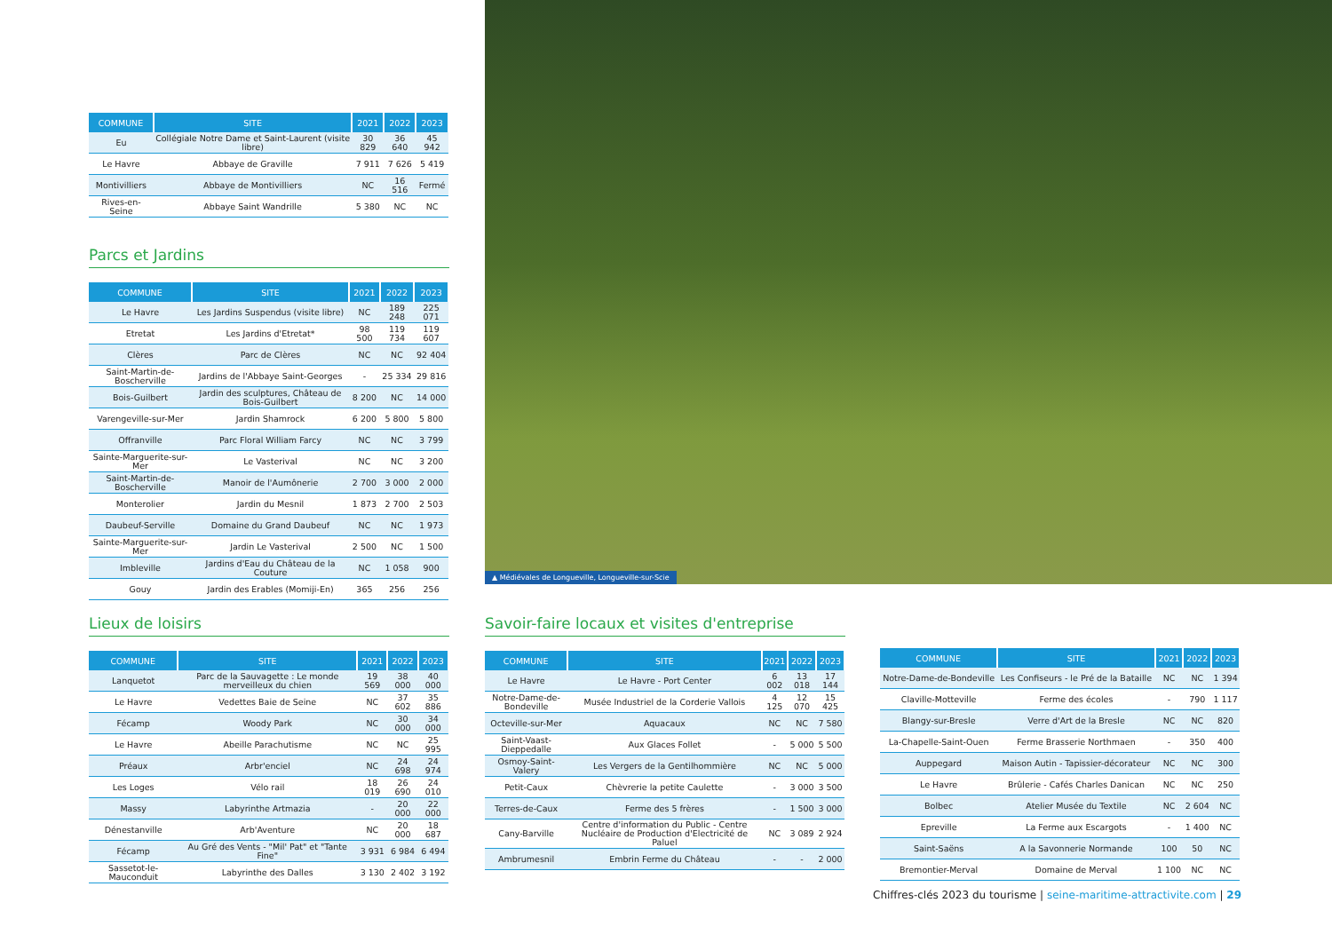| COMMUNE | SITE | 2021 | 2022 | 2023 |
| --- | --- | --- | --- | --- |
| Eu | Collégiale Notre Dame et Saint-Laurent (visite libre) | 30 829 | 36 640 | 45 942 |
| Le Havre | Abbaye de Graville | 7 911 | 7 626 | 5 419 |
| Montivilliers | Abbaye de Montivilliers | NC | 16 516 | Fermé |
| Rives-en-Seine | Abbaye Saint Wandrille | 5 380 | NC | NC |
Parcs et Jardins
| COMMUNE | SITE | 2021 | 2022 | 2023 |
| --- | --- | --- | --- | --- |
| Le Havre | Les Jardins Suspendus (visite libre) | NC | 189 248 | 225 071 |
| Etretat | Les Jardins d'Etretat* | 98 500 | 119 734 | 119 607 |
| Clères | Parc de Clères | NC | NC | 92 404 |
| Saint-Martin-de-Boscherville | Jardins de l'Abbaye Saint-Georges | - | 25 334 | 29 816 |
| Bois-Guilbert | Jardin des sculptures, Château de Bois-Guilbert | 8 200 | NC | 14 000 |
| Varengeville-sur-Mer | Jardin Shamrock | 6 200 | 5 800 | 5 800 |
| Offranville | Parc Floral William Farcy | NC | NC | 3 799 |
| Sainte-Marguerite-sur-Mer | Le Vasterival | NC | NC | 3 200 |
| Saint-Martin-de-Boscherville | Manoir de l'Aumônerie | 2 700 | 3 000 | 2 000 |
| Monterolier | Jardin du Mesnil | 1 873 | 2 700 | 2 503 |
| Daubeuf-Serville | Domaine du Grand Daubeuf | NC | NC | 1 973 |
| Sainte-Marguerite-sur-Mer | Jardin Le Vasterival | 2 500 | NC | 1 500 |
| Imbleville | Jardins d'Eau du Château de la Couture | NC | 1 058 | 900 |
| Gouy | Jardin des Erables (Momiji-En) | 365 | 256 | 256 |
▲ Médiévales de Longueville, Longueville-sur-Scie
Lieux de loisirs
| COMMUNE | SITE | 2021 | 2022 | 2023 |
| --- | --- | --- | --- | --- |
| Lanquetot | Parc de la Sauvagette : Le monde merveilleux du chien | 19 569 | 38 000 | 40 000 |
| Le Havre | Vedettes Baie de Seine | NC | 37 602 | 35 886 |
| Fécamp | Woody Park | NC | 30 000 | 34 000 |
| Le Havre | Abeille Parachutisme | NC | NC | 25 995 |
| Préaux | Arbr'enciel | NC | 24 698 | 24 974 |
| Les Loges | Vélo rail | 18 019 | 26 690 | 24 010 |
| Massy | Labyrinthe Artmazia | - | 20 000 | 22 000 |
| Dénestanville | Arb'Aventure | NC | 20 000 | 18 687 |
| Fécamp | Au Gré des Vents - "Mil' Pat" et "Tante Fine" | 3 931 | 6 984 | 6 494 |
| Sassetot-le-Mauconduit | Labyrinthe des Dalles | 3 130 | 2 402 | 3 192 |
Savoir-faire locaux et visites d'entreprise
| COMMUNE | SITE | 2021 | 2022 | 2023 |
| --- | --- | --- | --- | --- |
| Le Havre | Le Havre - Port Center | 6 002 | 13 018 | 17 144 |
| Notre-Dame-de-Bondeville | Musée Industriel de la Corderie Vallois | 4 125 | 12 070 | 15 425 |
| Octeville-sur-Mer | Aquacaux | NC | NC | 7 580 |
| Saint-Vaast-Dieppedalle | Aux Glaces Follet | - | 5 000 | 5 500 |
| Osmoy-Saint-Valery | Les Vergers de la Gentilhommière | NC | NC | 5 000 |
| Petit-Caux | Chèvrerie la petite Caulette | - | 3 000 | 3 500 |
| Terres-de-Caux | Ferme des 5 frères | - | 1 500 | 3 000 |
| Cany-Barville | Centre d'information du Public - Centre Nucléaire de Production d'Electricité de Paluel | NC | 3 089 | 2 924 |
| Ambrumesnil | Embrin Ferme du Château | - | - | 2 000 |
| COMMUNE | SITE | 2021 | 2022 | 2023 |
| --- | --- | --- | --- | --- |
| Notre-Dame-de-Bondeville | Les Confiseurs - le Pré de la Bataille | NC | NC | 1 394 |
| Claville-Motteville | Ferme des écoles | - | 790 | 1 117 |
| Blangy-sur-Bresle | Verre d'Art de la Bresle | NC | NC | 820 |
| La-Chapelle-Saint-Ouen | Ferme Brasserie Northmaen | - | 350 | 400 |
| Auppegard | Maison Autin - Tapissier-décorateur | NC | NC | 300 |
| Le Havre | Brûlerie - Cafés Charles Danican | NC | NC | 250 |
| Bolbec | Atelier Musée du Textile | NC | 2 604 | NC |
| Epreville | La Ferme aux Escargots | - | 1 400 | NC |
| Saint-Saëns | A la Savonnerie Normande | 100 | 50 | NC |
| Bremontier-Merval | Domaine de Merval | 1 100 | NC | NC |
Chiffres-clés 2023 du tourisme | seine-maritime-attractivite.com | 29